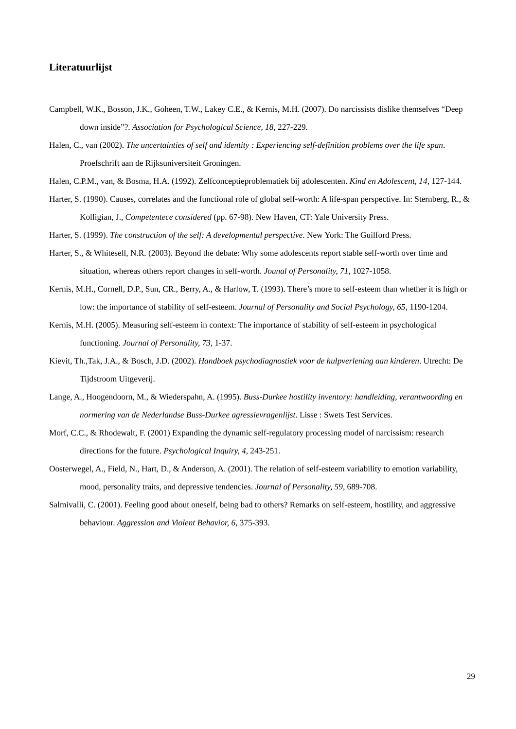Literatuurlijst
Campbell, W.K., Bosson, J.K., Goheen, T.W., Lakey C.E., & Kernis, M.H. (2007). Do narcissists dislike themselves “Deep down inside”?. Association for Psychological Science, 18, 227-229.
Halen, C., van (2002). The uncertainties of self and identity : Experiencing self-definition problems over the life span. Proefschrift aan de Rijksuniversiteit Groningen.
Halen, C.P.M., van, & Bosma, H.A. (1992). Zelfconceptieproblematiek bij adolescenten. Kind en Adolescent, 14, 127-144.
Harter, S. (1990). Causes, correlates and the functional role of global self-worth: A life-span perspective. In: Sternberg, R., & Kolligian, J., Competentece considered (pp. 67-98). New Haven, CT: Yale University Press.
Harter, S. (1999). The construction of the self: A developmental perspective. New York: The Guilford Press.
Harter, S., & Whitesell, N.R. (2003). Beyond the debate: Why some adolescents report stable self-worth over time and situation, whereas others report changes in self-worth. Jounal of Personality, 71, 1027-1058.
Kernis, M.H., Cornell, D.P., Sun, CR., Berry, A., & Harlow, T. (1993). There’s more to self-esteem than whether it is high or low: the importance of stability of self-esteem. Journal of Personality and Social Psychology, 65, 1190-1204.
Kernis, M.H. (2005). Measuring self-esteem in context: The importance of stability of self-esteem in psychological functioning. Journal of Personality, 73, 1-37.
Kievit, Th.,Tak, J.A., & Bosch, J.D. (2002). Handboek psychodiagnostiek voor de hulpverlening aan kinderen. Utrecht: De Tijdstroom Uitgeverij.
Lange, A., Hoogendoorn, M., & Wiederspahn, A. (1995). Buss-Durkee hostility inventory: handleiding, verantwoording en normering van de Nederlandse Buss-Durkee agressievragenlijst. Lisse : Swets Test Services.
Morf, C.C., & Rhodewalt, F. (2001) Expanding the dynamic self-regulatory processing model of narcissism: research directions for the future. Psychological Inquiry, 4, 243-251.
Oosterwegel, A., Field, N., Hart, D., & Anderson, A. (2001). The relation of self-esteem variability to emotion variability, mood, personality traits, and depressive tendencies. Journal of Personality, 59, 689-708.
Salmivalli, C. (2001). Feeling good about oneself, being bad to others? Remarks on self-esteem, hostility, and aggressive behaviour. Aggression and Violent Behavior, 6, 375-393.
29